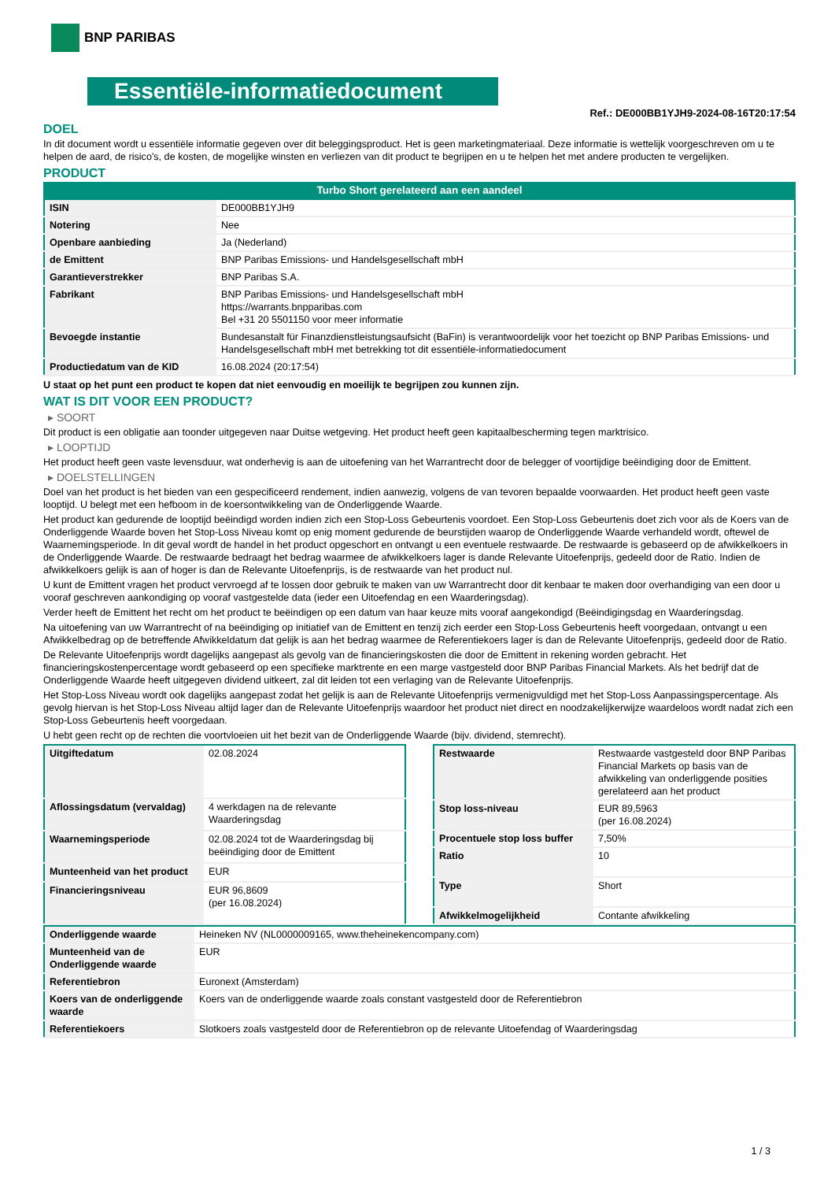BNP PARIBAS
Essentiële-informatiedocument
Ref.: DE000BB1YJH9-2024-08-16T20:17:54
DOEL
In dit document wordt u essentiële informatie gegeven over dit beleggingsproduct. Het is geen marketingmateriaal. Deze informatie is wettelijk voorgeschreven om u te helpen de aard, de risico's, de kosten, de mogelijke winsten en verliezen van dit product te begrijpen en u te helpen het met andere producten te vergelijken.
PRODUCT
Turbo Short gerelateerd aan een aandeel
| ISIN | DE000BB1YJH9 |
| Notering | Nee |
| Openbare aanbieding | Ja (Nederland) |
| de Emittent | BNP Paribas Emissions- und Handelsgesellschaft mbH |
| Garantieverstrekker | BNP Paribas S.A. |
| Fabrikant | BNP Paribas Emissions- und Handelsgesellschaft mbH https://warrants.bnpparibas.com Bel +31 20 5501150 voor meer informatie |
| Bevoegde instantie | Bundesanstalt für Finanzdienstleistungsaufsicht (BaFin) is verantwoordelijk voor het toezicht op BNP Paribas Emissions- und Handelsgesellschaft mbH met betrekking tot dit essentiële-informatiedocument |
| Productiedatum van de KID | 16.08.2024 (20:17:54) |
U staat op het punt een product te kopen dat niet eenvoudig en moeilijk te begrijpen zou kunnen zijn.
WAT IS DIT VOOR EEN PRODUCT?
▸ SOORT
Dit product is een obligatie aan toonder uitgegeven naar Duitse wetgeving. Het product heeft geen kapitaalbescherming tegen marktrisico.
▸ LOOPTIJD
Het product heeft geen vaste levensduur, wat onderhevig is aan de uitoefening van het Warrantrecht door de belegger of voortijdige beëindiging door de Emittent.
▸ DOELSTELLINGEN
Doel van het product is het bieden van een gespecificeerd rendement, indien aanwezig, volgens de van tevoren bepaalde voorwaarden. Het product heeft geen vaste looptijd. U belegt met een hefboom in de koersontwikkeling van de Onderliggende Waarde.
Het product kan gedurende de looptijd beëindigd worden indien zich een Stop-Loss Gebeurtenis voordoet. Een Stop-Loss Gebeurtenis doet zich voor als de Koers van de Onderliggende Waarde boven het Stop-Loss Niveau komt op enig moment gedurende de beurstijden waarop de Onderliggende Waarde verhandeld wordt, oftewel de Waarnemingsperiode. In dit geval wordt de handel in het product opgeschort en ontvangt u een eventuele restwaarde. De restwaarde is gebaseerd op de afwikkelkoers in de Onderliggende Waarde. De restwaarde bedraagt het bedrag waarmee de afwikkelkoers lager is dande Relevante Uitoefenprijs, gedeeld door de Ratio. Indien de afwikkelkoers gelijk is aan of hoger is dan de Relevante Uitoefenprijs, is de restwaarde van het product nul.
U kunt de Emittent vragen het product vervroegd af te lossen door gebruik te maken van uw Warrantrecht door dit kenbaar te maken door overhandiging van een door u vooraf geschreven aankondiging op vooraf vastgestelde data (ieder een Uitoefendag en een Waarderingsdag).
Verder heeft de Emittent het recht om het product te beëindigen op een datum van haar keuze mits vooraf aangekondigd (Beëindigingsdag en Waarderingsdag.
Na uitoefening van uw Warrantrecht of na beëindiging op initiatief van de Emittent en tenzij zich eerder een Stop-Loss Gebeurtenis heeft voorgedaan, ontvangt u een Afwikkelbedrag op de betreffende Afwikkeldatum dat gelijk is aan het bedrag waarmee de Referentiekoers lager is dan de Relevante Uitoefenprijs, gedeeld door de Ratio.
De Relevante Uitoefenprijs wordt dagelijks aangepast als gevolg van de financieringskosten die door de Emittent in rekening worden gebracht. Het financieringskostenpercentage wordt gebaseerd op een specifieke marktrente en een marge vastgesteld door BNP Paribas Financial Markets. Als het bedrijf dat de Onderliggende Waarde heeft uitgegeven dividend uitkeert, zal dit leiden tot een verlaging van de Relevante Uitoefenprijs.
Het Stop-Loss Niveau wordt ook dagelijks aangepast zodat het gelijk is aan de Relevante Uitoefenprijs vermenigvuldigd met het Stop-Loss Aanpassingspercentage. Als gevolg hiervan is het Stop-Loss Niveau altijd lager dan de Relevante Uitoefenprijs waardoor het product niet direct en noodzakelijkerwijze waardeloos wordt nadat zich een Stop-Loss Gebeurtenis heeft voorgedaan.
U hebt geen recht op de rechten die voortvloeien uit het bezit van de Onderliggende Waarde (bijv. dividend, stemrecht).
| Uitgiftedatum | 02.08.2024 |
| Aflossingsdatum (vervaldag) | 4 werkdagen na de relevante Waarderingsdag |
| Waarnemingsperiode | 02.08.2024 tot de Waarderingsdag bij beëindiging door de Emittent |
| Munteenheid van het product | EUR |
| Financieringsniveau | EUR 96,8609 (per 16.08.2024) |
| Restwaarde | Restwaarde vastgesteld door BNP Paribas Financial Markets op basis van de afwikkeling van onderliggende posities gerelateerd aan het product |
| Stop loss-niveau | EUR 89,5963 (per 16.08.2024) |
| Procentuele stop loss buffer | 7,50% |
| Ratio | 10 |
| Type | Short |
| Afwikkelmogelijkheid | Contante afwikkeling |
| Onderliggende waarde | Heineken NV (NL0000009165, www.theheinekencompany.com) |
| Munteenheid van de Onderliggende waarde | EUR |
| Referentiebron | Euronext (Amsterdam) |
| Koers van de onderliggende waarde | Koers van de onderliggende waarde zoals constant vastgesteld door de Referentiebron |
| Referentiekoers | Slotkoers zoals vastgesteld door de Referentiebron op de relevante Uitoefendag of Waarderingsdag |
1 / 3